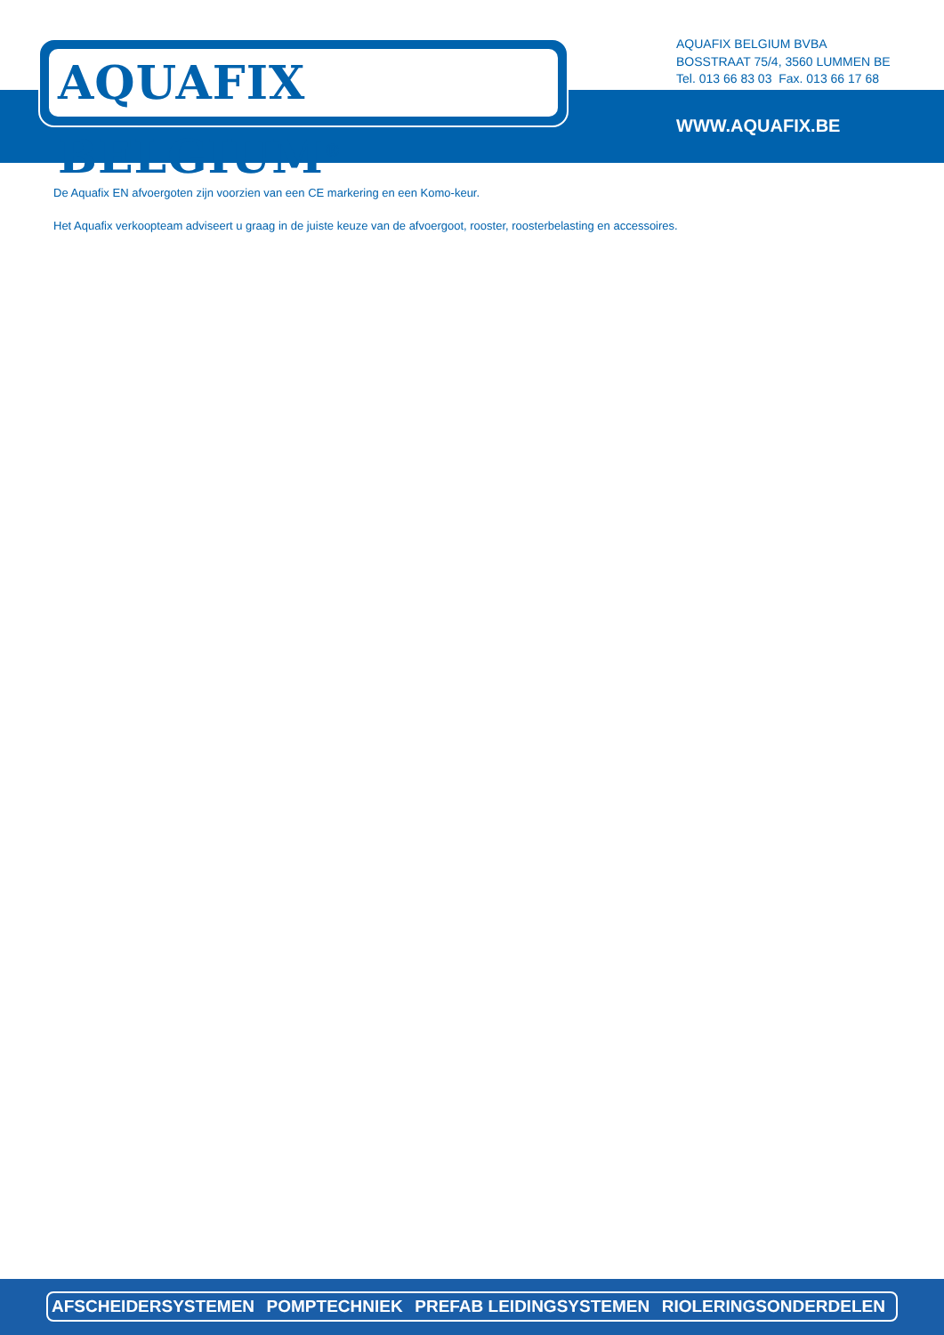AQUAFIX BELGIUM<sup>®</sup>
AQUAFIX BELGIUM BVBA
BOSSTRAAT 75/4, 3560 LUMMEN BE
Tel. 013 66 83 03 Fax. 013 66 17 68
WWW.AQUAFIX.BE
De Aquafix EN afvoergoten zijn voorzien van een CE markering en een Komo-keur.
Het Aquafix verkoopteam adviseert u graag in de juiste keuze van de afvoergoot, rooster, roosterbelasting en accessoires.
AFSCHEIDERSYSTEMEN POMPTECHNIEK PREFAB LEIDINGSYSTEMEN RIOLERINGSONDERDELEN